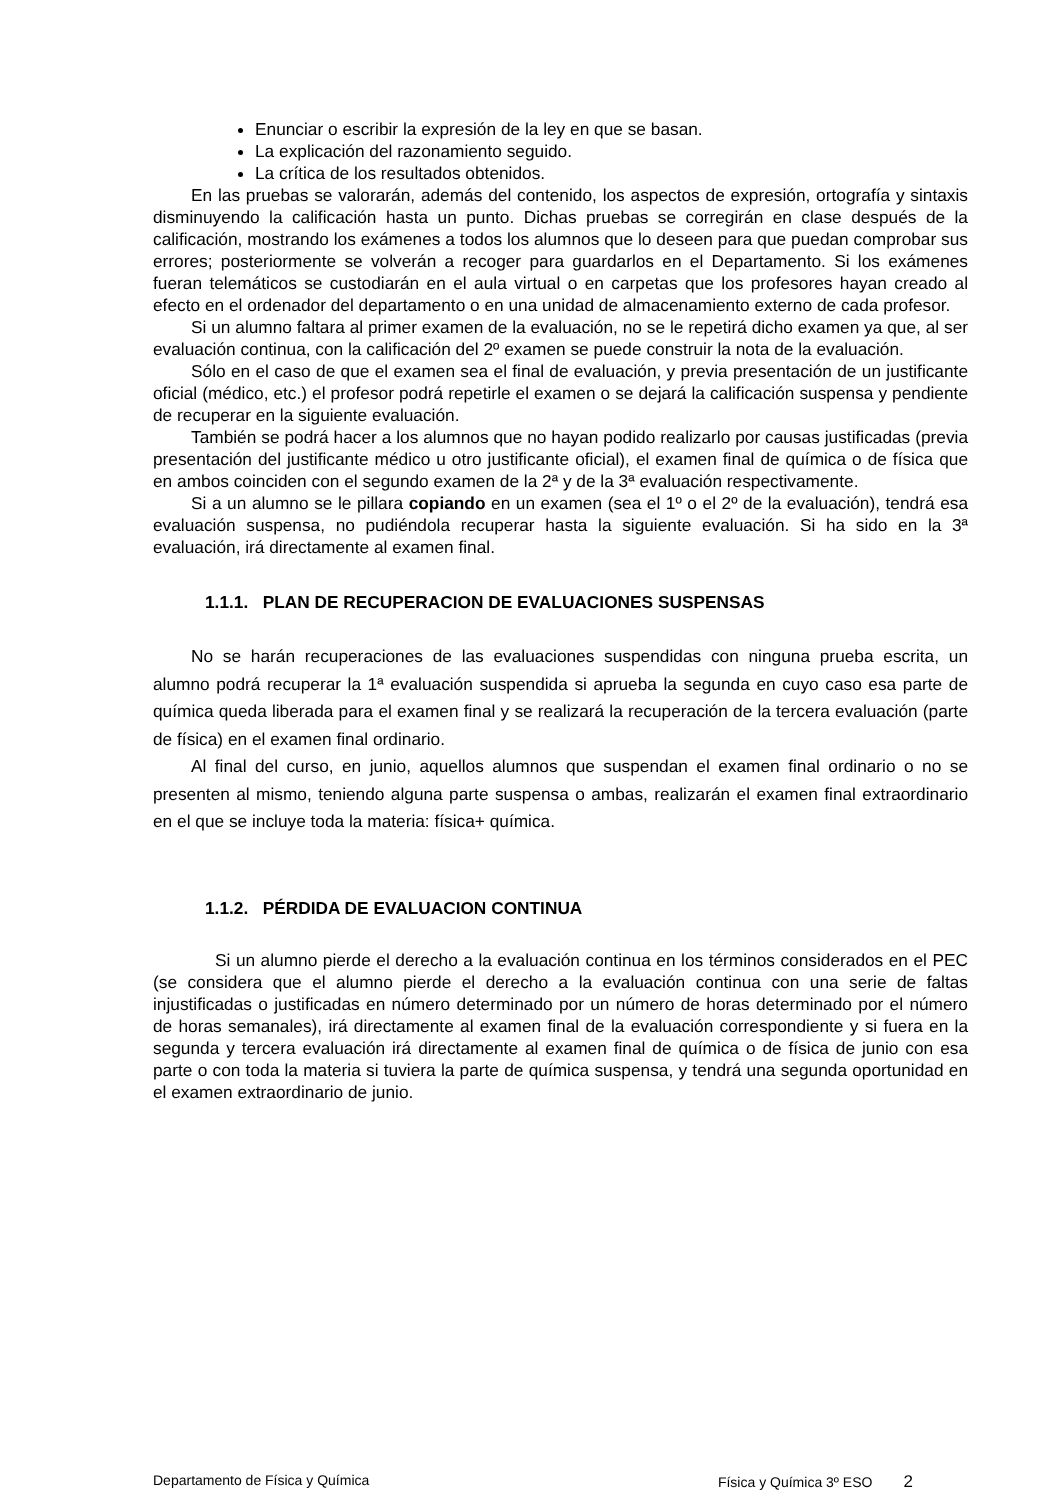Enunciar o escribir la expresión de la ley en que se basan.
La explicación del razonamiento seguido.
La crítica de los resultados obtenidos.
En las pruebas se valorarán, además del contenido, los aspectos de expresión, ortografía y sintaxis disminuyendo la calificación hasta un punto. Dichas pruebas se corregirán en clase después de la calificación, mostrando los exámenes a todos los alumnos que lo deseen para que puedan comprobar sus errores; posteriormente se volverán a recoger para guardarlos en el Departamento. Si los exámenes fueran telemáticos se custodiarán en el aula virtual o en carpetas que los profesores hayan creado al efecto en el ordenador del departamento o en una unidad de almacenamiento externo de cada profesor.
Si un alumno faltara al primer examen de la evaluación, no se le repetirá dicho examen ya que, al ser evaluación continua, con la calificación del 2º examen se puede construir la nota de la evaluación.
Sólo en el caso de que el examen sea el final de evaluación, y previa presentación de un justificante oficial (médico, etc.) el profesor podrá repetirle el examen o se dejará la calificación suspensa y pendiente de recuperar en la siguiente evaluación.
También se podrá hacer a los alumnos que no hayan podido realizarlo por causas justificadas (previa presentación del justificante médico u otro justificante oficial), el examen final de química o de física que en ambos coinciden con el segundo examen de la 2ª y de la 3ª evaluación respectivamente.
Si a un alumno se le pillara copiando en un examen (sea el 1º o el 2º de la evaluación), tendrá esa evaluación suspensa, no pudiéndola recuperar hasta la siguiente evaluación. Si ha sido en la 3ª evaluación, irá directamente al examen final.
1.1.1. PLAN DE RECUPERACION DE EVALUACIONES SUSPENSAS
No se harán recuperaciones de las evaluaciones suspendidas con ninguna prueba escrita, un alumno podrá recuperar la 1ª evaluación suspendida si aprueba la segunda en cuyo caso esa parte de química queda liberada para el examen final y se realizará la recuperación de la tercera evaluación (parte de física) en el examen final ordinario.
Al final del curso, en junio, aquellos alumnos que suspendan el examen final ordinario o no se presenten al mismo, teniendo alguna parte suspensa o ambas, realizarán el examen final extraordinario en el que se incluye toda la materia: física+ química.
1.1.2. PÉRDIDA DE EVALUACION CONTINUA
Si un alumno pierde el derecho a la evaluación continua en los términos considerados en el PEC (se considera que el alumno pierde el derecho a la evaluación continua con una serie de faltas injustificadas o justificadas en número determinado por un número de horas determinado por el número de horas semanales), irá directamente al examen final de la evaluación correspondiente y si fuera en la segunda y tercera evaluación irá directamente al examen final de química o de física de junio con esa parte o con toda la materia si tuviera la parte de química suspensa, y tendrá una segunda oportunidad en el examen extraordinario de junio.
Departamento de Física y Química Física y Química 3º ESO 2